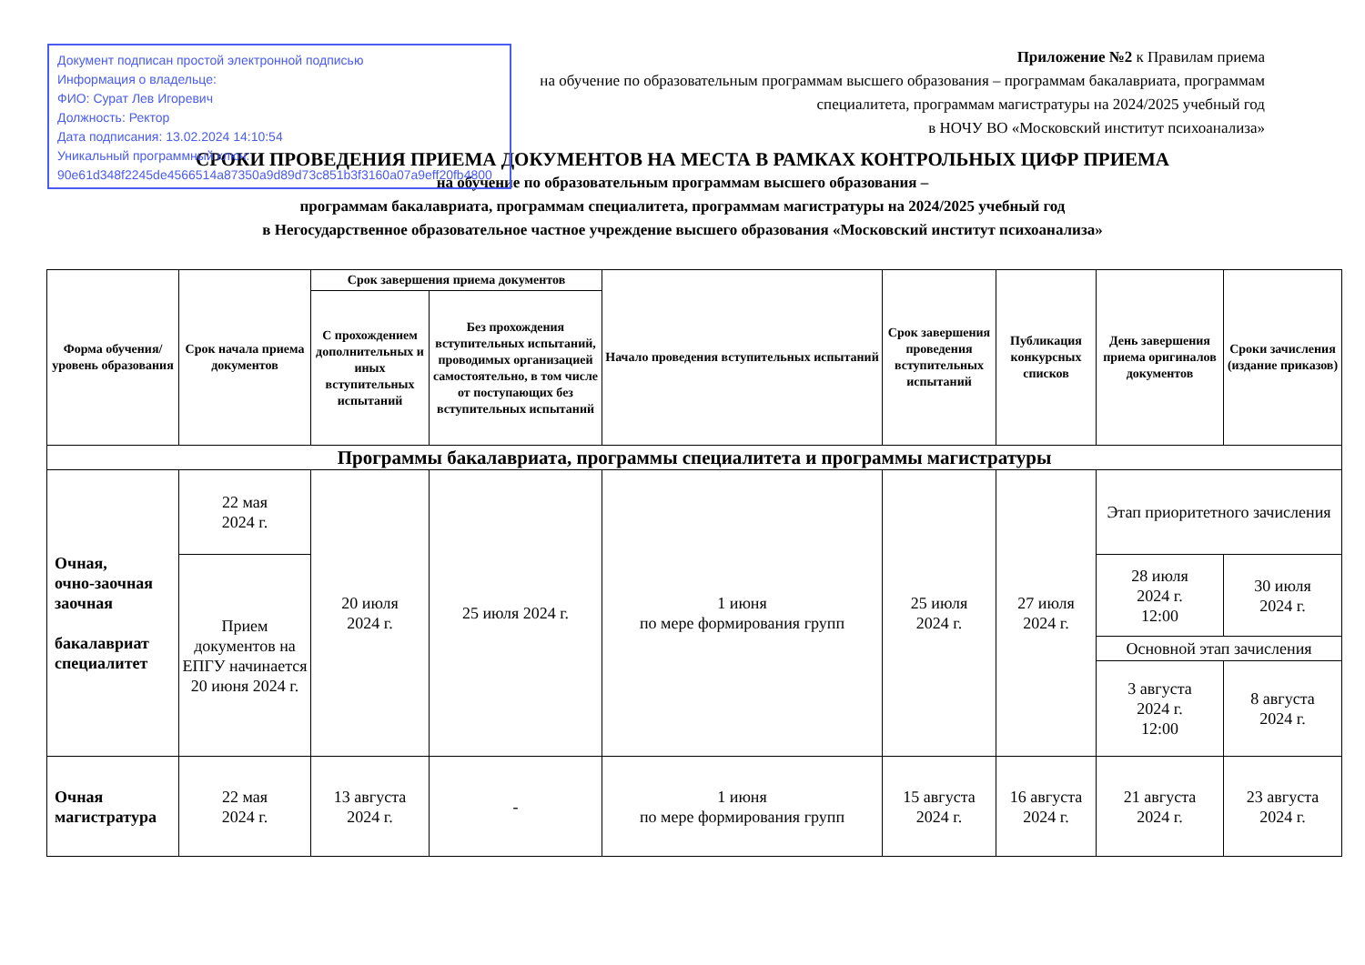Документ подписан простой электронной подписью
Информация о владельце:
ФИО: Сурат Лев Игоревич
Должность: Ректор
Дата подписания: 13.02.2024 14:10:54
Уникальный программный ключ:
90e61d348f2245de4566514a87350a9d89d73c851b3f3160a07a9eff20fb4800
Приложение №2 к Правилам приема
на обучение по образовательным программам высшего образования – программам бакалавриата, программам
специалитета, программам магистратуры на 2024/2025 учебный год
в НОЧУ ВО «Московский институт психоанализа»
СРОКИ ПРОВЕДЕНИЯ ПРИЕМА ДОКУМЕНТОВ НА МЕСТА В РАМКАХ КОНТРОЛЬНЫХ ЦИФР ПРИЕМА
на обучение по образовательным программам высшего образования –
программам бакалавриата, программам специалитета, программам магистратуры на 2024/2025 учебный год
в Негосударственное образовательное частное учреждение высшего образования «Московский институт психоанализа»
| Форма обучения/ уровень образования | Срок начала приема документов | Срок завершения приема документов | | Начало проведения вступительных испытаний | Срок завершения проведения вступительных испытаний | Публикация конкурсных списков | День завершения приема оригиналов документов | Сроки зачисления (издание приказов) |
| --- | --- | --- | --- | --- | --- | --- | --- | --- |
| | | С прохождением дополнительных и иных вступительных испытаний | Без прохождения вступительных испытаний, проводимых организацией самостоятельно, в том числе от поступающих без вступительных испытаний | | | | | |
| Программы бакалавриата, программы специалитета и программы магистратуры | | | | | | | | |
| Очная, очно-заочная заочная бакалавриат специалитет | 22 мая 2024 г. | 20 июля 2024 г. | 25 июля 2024 г. | 1 июня по мере формирования групп | 25 июля 2024 г. | 27 июля 2024 г. | Этап приоритетного зачисления | |
| | Прием документов на ЕПГУ начинается 20 июня 2024 г. | | | | | | 28 июля 2024 г. 12:00 | 30 июля 2024 г. |
| | | | | | | | Основной этап зачисления | |
| | | | | | | | 3 августа 2024 г. 12:00 | 8 августа 2024 г. |
| Очная магистратура | 22 мая 2024 г. | 13 августа 2024 г. | - | 1 июня по мере формирования групп | 15 августа 2024 г. | 16 августа 2024 г. | 21 августа 2024 г. | 23 августа 2024 г. |